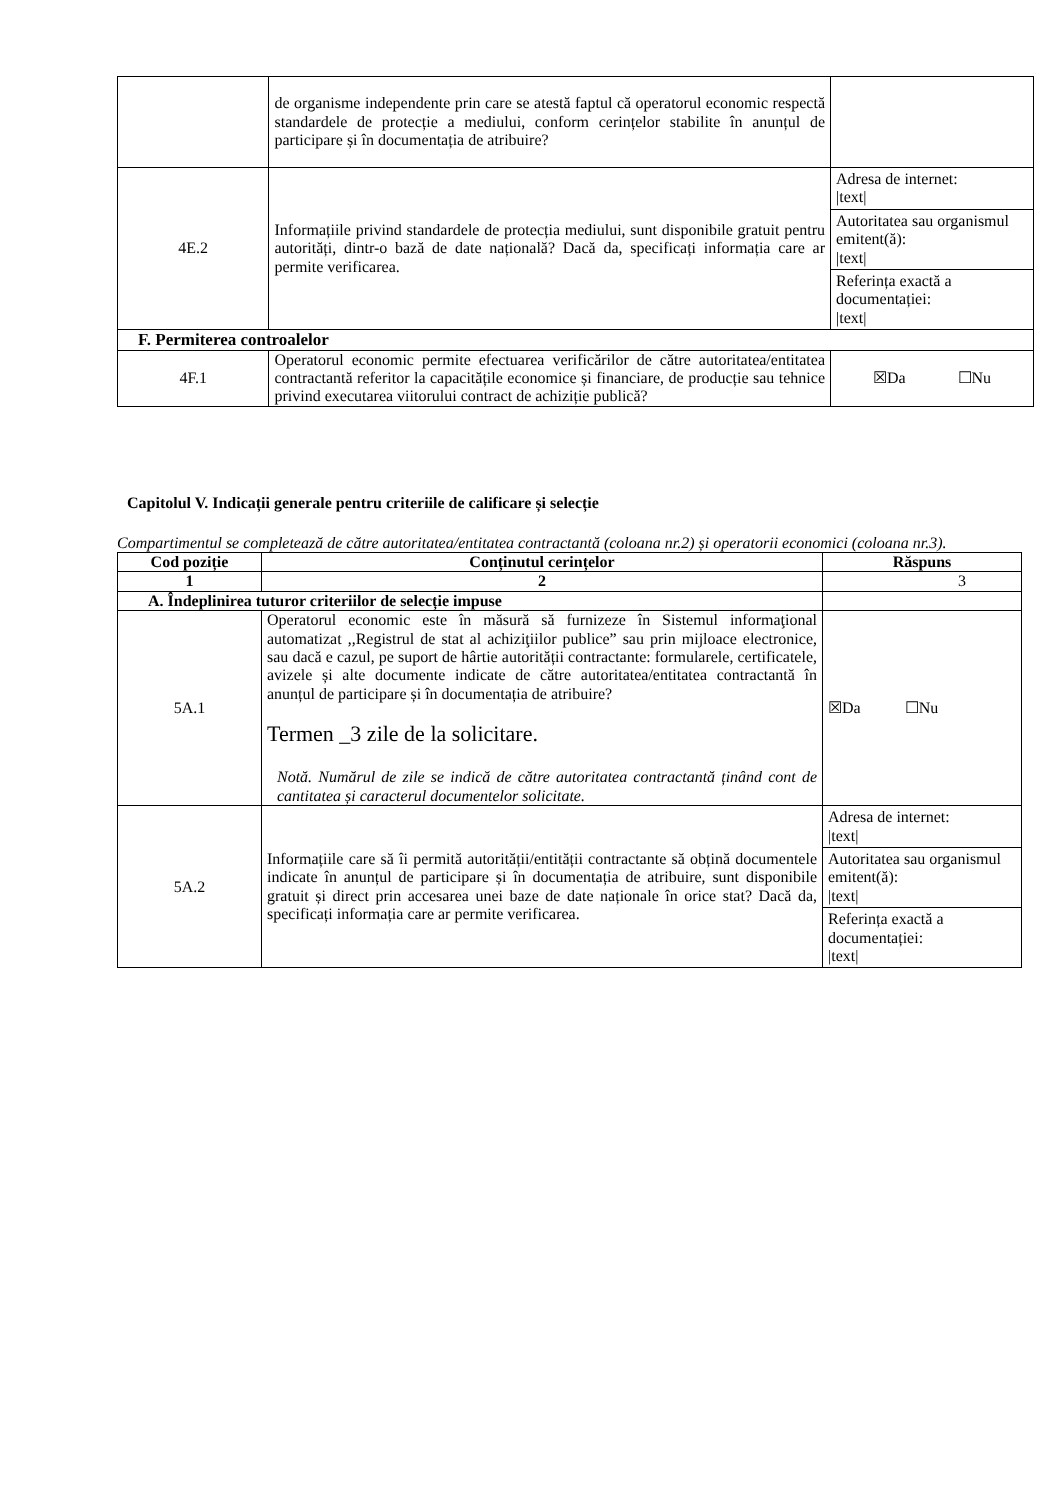| | de organisme independente prin care se atestă faptul că operatorul economic respectă standardele de protecție a mediului, conform cerințelor stabilite în anunțul de participare și în documentația de atribuire? | |
| 4E.2 | Informațiile privind standardele de protecția mediului, sunt disponibile gratuit pentru autorități, dintr-o bază de date națională? Dacă da, specificați informația care ar permite verificarea. | / Adresa de internet: /text/ / / Autoritatea sau organismul emitent(ă): /text/ / / Referința exactă a documentației: /text/ / |
| F. Permiterea controalelor | | |
| 4F.1 | Operatorul economic permite efectuarea verificărilor de către autoritatea/entitatea contractantă referitor la capacitățile economice și financiare, de producție sau tehnice privind executarea viitorului contract de achiziție publică? | ☒Da ☐Nu |
Capitolul V. Indicații generale pentru criteriile de calificare și selecție
Compartimentul se completează de către autoritatea/entitatea contractantă (coloana nr.2) și operatorii economici (coloana nr.3).
| Cod poziție | Conținutul cerințelor | Răspuns |
| --- | --- | --- |
| 1 | 2 | 3 |
| A. Îndeplinirea tuturor criteriilor de selecție impuse | | |
| 5A.1 | Operatorul economic este în măsură să furnizeze în Sistemul informaţional automatizat ,,Registrul de stat al achiziţiilor publice” sau prin mijloace electronice, sau dacă e cazul, pe suport de hârtie autorității contractante: formularele, certificatele, avizele și alte documente indicate de către autoritatea/entitatea contractantă în anunțul de participare și în documentația de atribuire? Termen _3 zile de la solicitare. Notă. Numărul de zile se indică de către autoritatea contractantă ținând cont de cantitatea și caracterul documentelor solicitate. | ☒Da ☐Nu |
| 5A.2 | Informațiile care să îi permită autorității/entității contractante să obțină documentele indicate în anunțul de participare și în documentația de atribuire, sunt disponibile gratuit și direct prin accesarea unei baze de date naționale în orice stat? Dacă da, specificați informația care ar permite verificarea. | / Adresa de internet: /text/ / / Autoritatea sau organismul emitent(ă): /text/ / / Referința exactă a documentației: /text/ / |